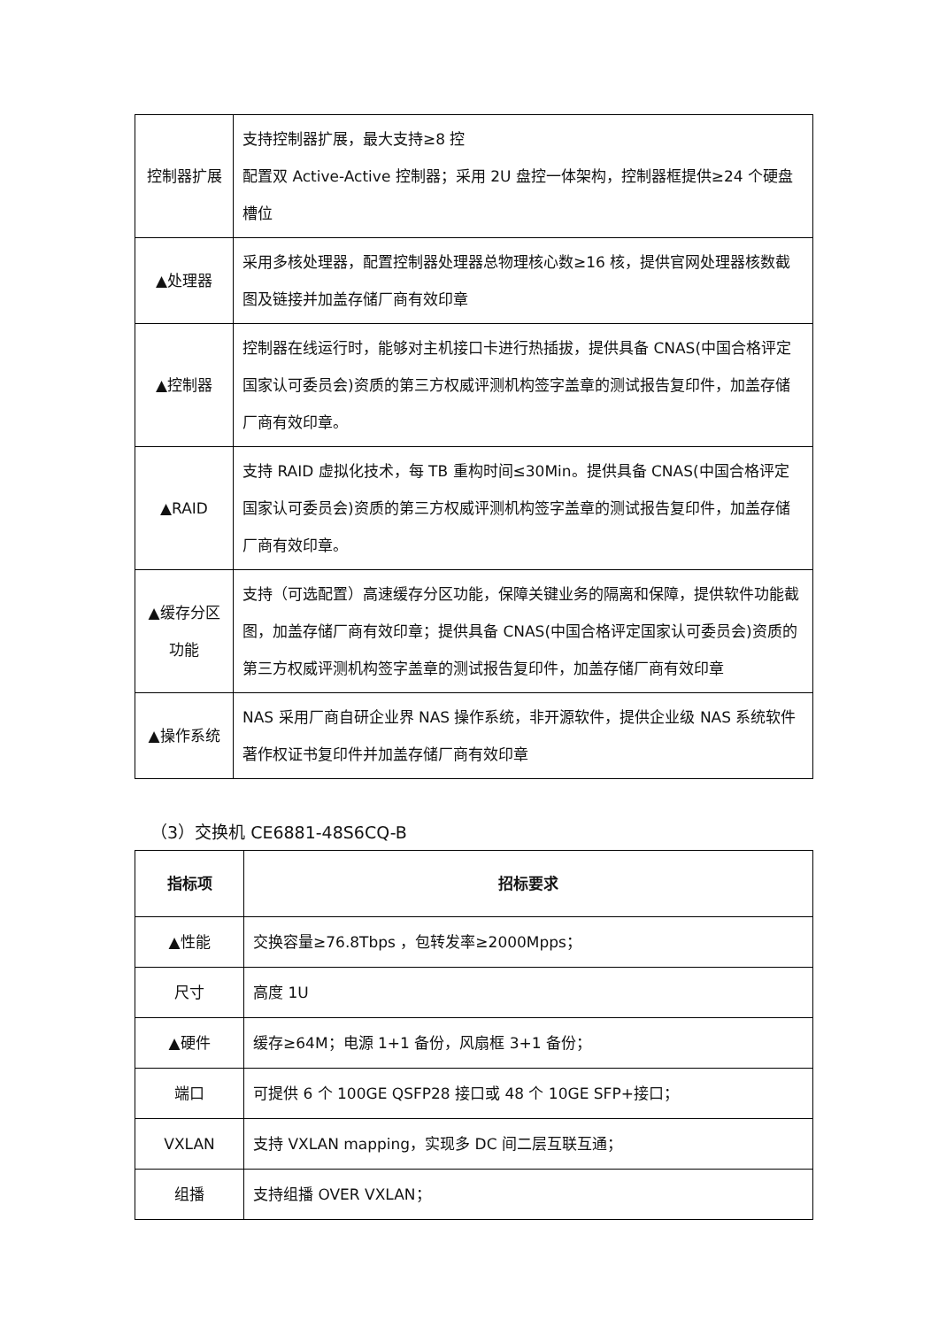| 控制器扩展 | 支持控制器扩展，最大支持≥8 控 配置双 Active-Active 控制器；采用 2U 盘控一体架构，控制器框提供≥24 个硬盘槽位 |
| ▲处理器 | 采用多核处理器，配置控制器处理器总物理核心数≥16 核，提供官网处理器核数截图及链接并加盖存储厂商有效印章 |
| ▲控制器 | 控制器在线运行时，能够对主机接口卡进行热插拔，提供具备 CNAS(中国合格评定国家认可委员会)资质的第三方权威评测机构签字盖章的测试报告复印件，加盖存储厂商有效印章。 |
| ▲RAID | 支持 RAID 虚拟化技术，每 TB 重构时间≤30Min。提供具备 CNAS(中国合格评定国家认可委员会)资质的第三方权威评测机构签字盖章的测试报告复印件，加盖存储厂商有效印章。 |
| ▲缓存分区功能 | 支持（可选配置）高速缓存分区功能，保障关键业务的隔离和保障，提供软件功能截图，加盖存储厂商有效印章；提供具备 CNAS(中国合格评定国家认可委员会)资质的第三方权威评测机构签字盖章的测试报告复印件，加盖存储厂商有效印章 |
| ▲操作系统 | NAS 采用厂商自研企业界 NAS 操作系统，非开源软件，提供企业级 NAS 系统软件著作权证书复印件并加盖存储厂商有效印章 |
（3）交换机 CE6881-48S6CQ-B
| 指标项 | 招标要求 |
| --- | --- |
| ▲性能 | 交换容量≥76.8Tbps ，包转发率≥2000Mpps； |
| 尺寸 | 高度 1U |
| ▲硬件 | 缓存≥64M；电源 1+1 备份，风扇框 3+1 备份； |
| 端口 | 可提供 6 个 100GE QSFP28 接口或 48 个 10GE SFP+接口； |
| VXLAN | 支持 VXLAN mapping，实现多 DC 间二层互联互通； |
| 组播 | 支持组播 OVER VXLAN； |